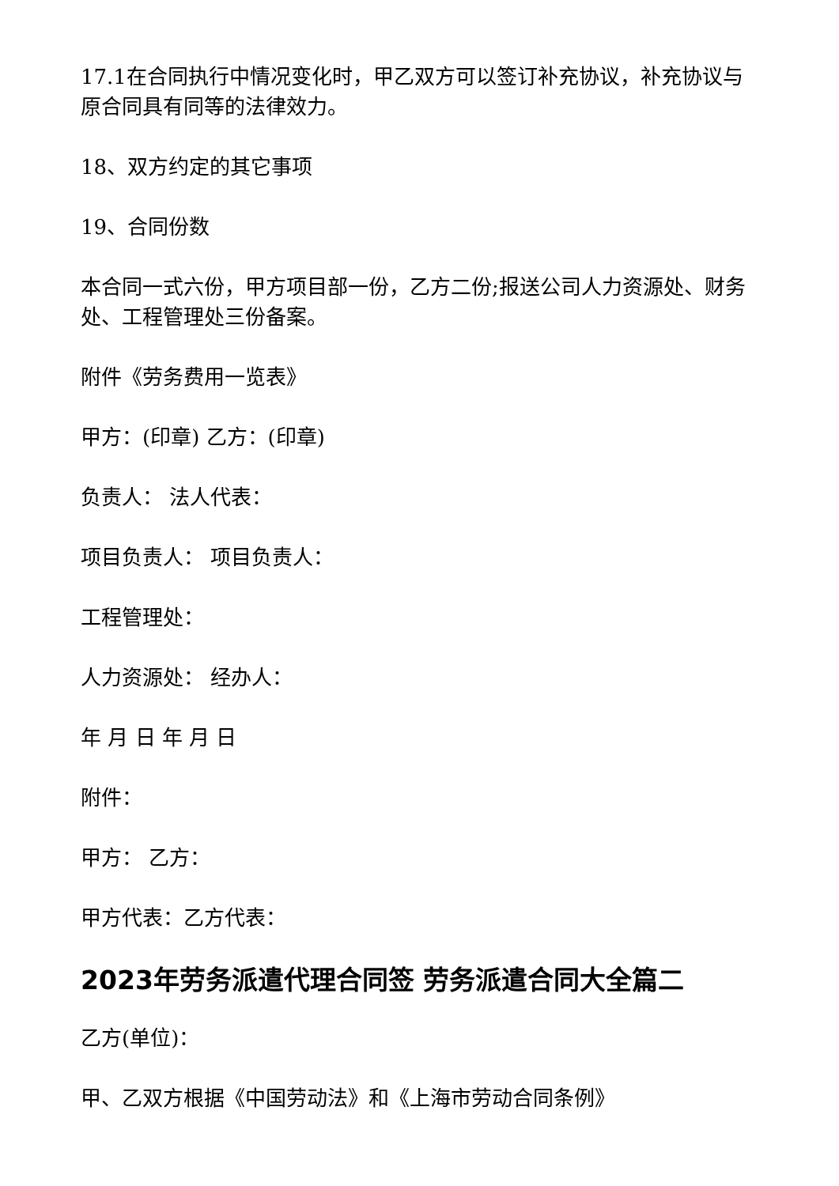17.1在合同执行中情况变化时，甲乙双方可以签订补充协议，补充协议与原合同具有同等的法律效力。
18、双方约定的其它事项
19、合同份数
本合同一式六份，甲方项目部一份，乙方二份;报送公司人力资源处、财务处、工程管理处三份备案。
附件《劳务费用一览表》
甲方：(印章) 乙方：(印章)
负责人： 法人代表：
项目负责人： 项目负责人：
工程管理处：
人力资源处： 经办人：
年 月 日 年 月 日
附件：
甲方： 乙方：
甲方代表：乙方代表：
2023年劳务派遣代理合同签 劳务派遣合同大全篇二
乙方(单位)：
甲、乙双方根据《中国劳动法》和《上海市劳动合同条例》